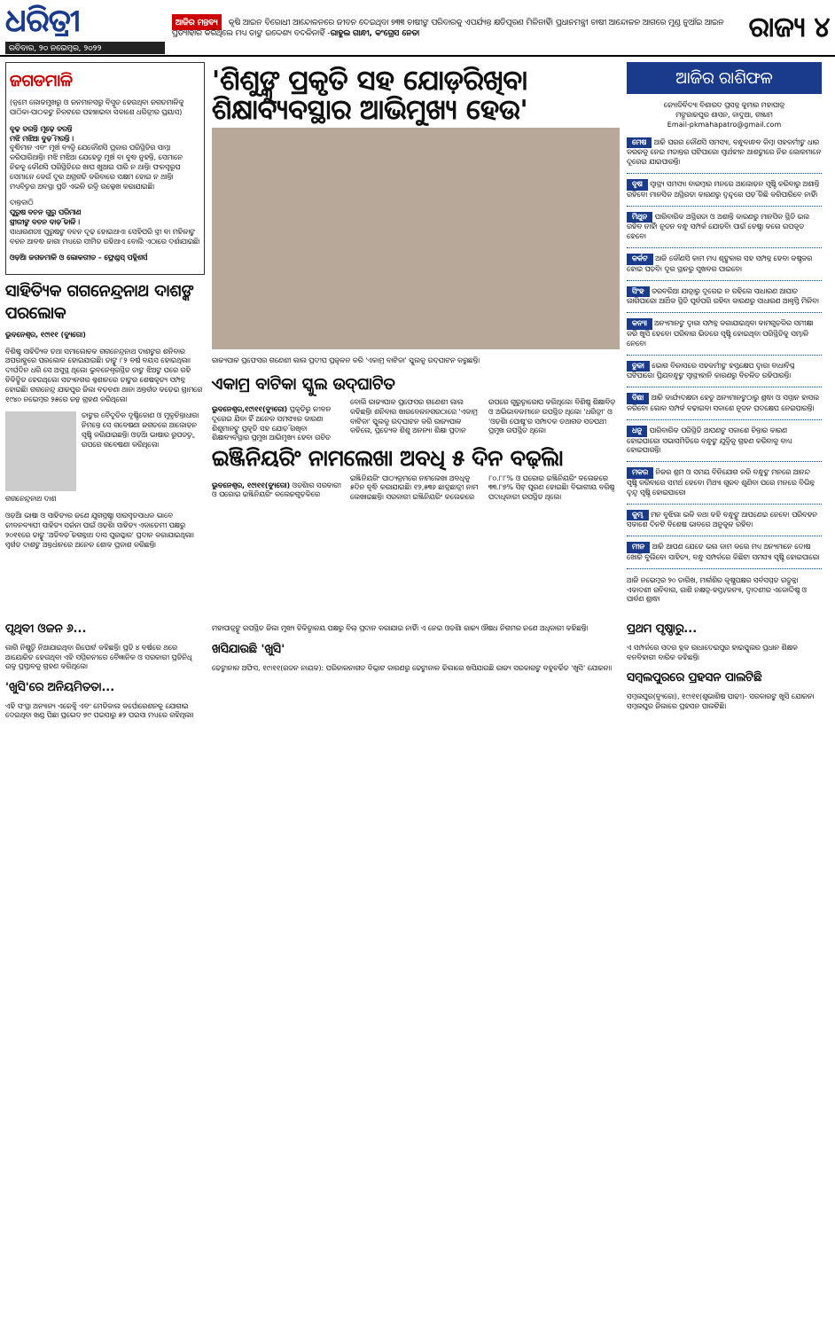ଧରିତ୍ରୀ
ରବିବାର, ୨୦ ନଭେମ୍ବର, ୨୦୨୨
ଆଜିର ମନ୍ତବ୍ୟ କୃଷି ଆଇନ ବିରୋଧୀ ଆନ୍ଦୋଳନରେ ଜୀବନ ଦେଇଥିବା ୭୩୩ ଚାଷୀଙ୍କ ପରିବାରକୁ ଏପର୍ଯ୍ୟନ୍ତ କ୍ଷତିପୂରଣ ମିଳିନାହିଁ। ପ୍ରଧାନମନ୍ତ୍ରୀ ଚାଷୀ ଆନ୍ଦୋଳନ ଆଗରେ ମୁଣ୍ଡ ନୁଆଁଇ ଆଇନ ପ୍ରତ୍ୟାହାର କରିଥିଲେ ମଧ୍ୟ ତାଙ୍କ ଉଦ୍ଦେଶ୍ୟ ବଦଳିନାହିଁ -ରାହୁଲ ଗାନ୍ଧୀ, କଂଗ୍ରେସ ନେତା
ରାଜ୍ୟ ୪
ଜଗଡମାଳି
(କ୍ରମେ ଲୋକମୁଖରୁ ଓ ଜନମାନସରୁ ବିସ୍ମୃତ ହେଉଥିବା ଜଗଡମାଳିକୁ ପାଠିକା-ପାଠକଙ୍କ ନିକଟରେ ପହଞ୍ଚାଇବା ସକାଶେ ଧରିତ୍ରୀର ପ୍ରୟାସ)
ବୃଢ଼ ତରନ୍ତି ମୂଢ଼େ ତରନ୍ତି
ମଝି ମଝିଆ ବୁଡ଼ି ମରନ୍ତି ।
ବୁଦ୍ଧିମାନ ଏବଂ ମୂର୍ଖ ବ୍ୟକ୍ତି ଯେକୌଣସି ପ୍ରକାର ପରିସ୍ଥିତିର ସାମ୍ନା କରିପାରିଥାନ୍ତି। ମଝି ମଝିଆ ଯେହେତୁ ମୂର୍ଖ ବା ବୁଦ୍ଧ ନୁହନ୍ତି, ସେମାନେ ନିଜକୁ କୌଣସି ପରିସ୍ଥିତିରେ ଖାପ ଖୁଆଇ ପାରି ନ ଥାନ୍ତି। ଫଳସ୍ୱରୂପ ସେମାନେ କେଉଁ ଦୂର ଅଗ୍ରଗତି କରିବାରେ ସକ୍ଷମ ହୋଇ ନ ଥାନ୍ତି। ମଧ୍ୟବିତ୍ତର ଅବସ୍ଥା ପ୍ରତି ଏଭଳି ଉକ୍ତି ଉଲ୍ଲେଖ କରାଯାଇଛି।
ଦାନ୍ତକାଠି
ପୁରୁଷ ବଚନ ଗୁରୁ ପରିମାଣ
ସ୍ତ୍ରୀରୀଙ୍କ ବଚନ ବାଡ଼ି ଡାଳି ।
ସାଧାରଣତଃ ପୁରୁଷଙ୍କ ବଚନ ଦୃଢ଼ ହୋଇଥାଏ। ସେହିପରି ସ୍ତ୍ରୀ ବା ମହିଳାଙ୍କ ବଚନ ଆବଦ୍ଧ ଜାଗା ମଧ୍ୟରେ ସୀମିତ ରହିଥାଏ ବୋଲି ଏଠାରେ ଦର୍ଶାଯାଇଛି।
ଓଡ଼ିଆ ଜଗଡମାଳି ଓ ଲୋକଗୀତ – ଫ୍ରେଣ୍ଡସ୍ ପବ୍ଲିଶର୍ସ
ସାହିତ୍ୟିକ ଗଗନେନ୍ଦ୍ରନାଥ ଦାଶଙ୍କ ପରଲୋକ
ଭୁବନେଶ୍ୱର, ୧୯।୧୧ (ବ୍ୟୁରୋ)
ବିଶିଷ୍ଟ ସାହିତ୍ୟିକ ତଥା ସମାଲୋଚକ ଗଗନେନ୍ଦ୍ରନାଥ ଦାଶଙ୍କର ଶନିବାର ଅପରାହ୍ଣରେ ପରଲୋକ ହୋଇଯାଇଛି। ତାଙ୍କୁ ୮୨ ବର୍ଷ ବୟସ ହୋଇଥିଲା। ଦୀର୍ଘଦିନ ଧରି ସେ ଅସୁସ୍ଥ ଥିଲେ। ଭୁବନେଶ୍ୱରସ୍ଥିତ ତାଙ୍କ ଝିଅଙ୍କ ଘରେ ରହି ଚିକିତ୍ସିତ ହେଉଥିଲେ। ସତ୍ୟନଗର ଶ୍ମଶାନରେ ତାଙ୍କର ଶେଷକୃତ୍ୟ ସମ୍ପନ୍ନ ହୋଇଛି। ଗଗନେନ୍ଦ୍ର ଯାଜପୁର ଜିଲା ବଡ଼ଚଣା ଥାନା ଅନ୍ତର୍ଗତ କଡ଼େଇ ଗ୍ରାମରେ ୧୯୪୦ ନଭେମ୍ବର ୨୫ରେ ଜନ୍ମ ଗ୍ରହଣ କରିଥିଲେ।
ତାଙ୍କର ବୈଦୁତିକ ଦୃଷ୍ଟିକୋଣ ଓ ମୁକ୍ତଚିନ୍ତାଧାରା ନିମନ୍ତେ ସେ ଗବେଷଣା ଜଗତରେ ଆଲୋଡ଼ନ ସୃଷ୍ଟି କରିଯାଇଛନ୍ତି। ଓଡ଼ିଆ ଭାଷାର ରୂପତତ୍ତ୍ୱ ଉପରେ ଗବେଷଣା କରିଥିଲେ।
ଗଗନେନ୍ଦ୍ରନାଥ ଦାଶ
ଓଡ଼ିଆ ଭାଷା ଓ ସାହିତ୍ୟର ଜଣେ ଯୁଗସ୍ରଷ୍ଟା ସାରସ୍ୱତସାଧକ ଭାବେ ଜୀବନବ୍ୟାପୀ ସାହିତ୍ୟ ସର୍ଜନା ପାଇଁ ଓଡ଼ିଶା ସାହିତ୍ୟ ଏକାଡେମୀ ପକ୍ଷରୁ ୨୦୧୧ରେ ତାଙ୍କୁ 'ଅତିବଡ଼ି ଜଗନ୍ନାଥ ଦାସ ପୁରସ୍କାର' ପ୍ରଦାନ କରାଯାଇଥିଲା। ସ୍ୱର୍ଗତ ଦାଶଙ୍କ ଅନ୍ତର୍ଧାନରେ ଅନେକ ଶୋକ ପ୍ରକାଶ କରିଛନ୍ତି।
'ଶିଶୁଙ୍କୁ ପ୍ରକୃତି ସହ ଯୋଡ଼ିରଖିବା ଶିକ୍ଷାବ୍ୟବସ୍ଥାର ଆଭିମୁଖ୍ୟ ହେଉ'
ରାଜ୍ୟପାଳ ପ୍ରଫେସର ଗଣେଶୀ ଲାଲ ପ୍ରଦୀପ ପ୍ରଜ୍ୱଳନ କରି 'ଏକାମ୍ର ବାଟିକା' ସ୍କୁଲକୁ ଉଦ୍‌ଘାଟନ କରୁଛନ୍ତି।
ଏକାମ୍ର ବାଟିକା ସ୍କୁଲ ଉଦ୍‌ଘାଟିତ
ଭୁବନେଶ୍ୱର,୧୯।୧୧(ବ୍ୟୁରୋ) ପ୍ରକୃତିରୁ ଜୀବନ ଦୂରେଇ ଯିବା ହିଁ ଅନେକ ସମସ୍ୟାର କାରଣ। ଶିଶୁମାନଙ୍କୁ ପ୍ରକୃତି ସହ ଯୋଡ଼ି ରଖିବା ଶିକ୍ଷାବ୍ୟବସ୍ଥାର ପ୍ରମୁଖ ଆଭିମୁଖ୍ୟ ହେବା ଉଚିତ ବୋଲି ରାଜ୍ୟପାଳ ପ୍ରଫେସର ଗଣେଶୀ ଲାଲ କହିଛନ୍ତି। ଶନିବାର ଖାରବେଳନଗରଠାରେ 'ଏକାମ୍ର ବାଟିକା' ସ୍କୁଲକୁ ଉଦ୍‌ଘାଟନ କରି ରାଜ୍ୟପାଳ କହିଲେ, ପ୍ରତ୍ୟେକ ଶିଶୁ ଅନନ୍ୟ। ଶିକ୍ଷା ପ୍ରଦାନ ଉପରେ ଗୁରୁତ୍ୱାରୋପ କରିଥିଲେ। ବିଶିଷ୍ଟ ଶିକ୍ଷାବିତ୍ ଓ ଅଭିଭାବକମାନେ ଉପସ୍ଥିତ ଥିଲେ। 'ଧରିତ୍ରୀ' ଓ 'ଓଡ଼ିଶା ପୋଷ୍ଟ'ର ସମ୍ପାଦକ ତଥାଗତ ସତପଥୀ ପ୍ରମୁଖ ଉପସ୍ଥିତ ଥିଲେ।
ଇଞ୍ଜିନିୟରିଂ ନାମଲେଖା ଅବଧି ୫ ଦିନ ବଢ଼ିଲା
ଭୁବନେଶ୍ୱର, ୧୯।୧୧(ବ୍ୟୁରୋ) ଓଡ଼ିଶାର ସରକାରୀ ଓ ଘରୋଇ ଇଞ୍ଜିନିୟରିଂ କଲେଜଗୁଡ଼ିକରେ ଇଞ୍ଜିନିୟରିଂ ପାଠ୍ୟକ୍ରମରେ ନାମଲେଖା ଅବଧିକୁ ୫ଦିନ ବୃଦ୍ଧି କରାଯାଇଛି। ୧୨,୫୩୬ ଛାତ୍ରଛାତ୍ରୀ ନାମ ଲେଖାଇଛନ୍ତି। ସରକାରୀ ଇଞ୍ଜିନିୟରିଂ କଲେଜରେ ୮୦.୮୮% ଓ ଘରୋଇ ଇଞ୍ଜିନିୟରିଂ କଲେଜରେ ୩୩.୮୭% ସିଟ୍ ପୂରଣ ହୋଇଛି। ବିଭାଗୀୟ ବରିଷ୍ଠ ପଦାଧିକାରୀ ଉପସ୍ଥିତ ଥିଲେ।
ଆଜିର ରାଶିଫଳ
ଜ୍ୟୋତିର୍ବିଦ୍ୟା ବିଶାରଦ ପ୍ରସନ୍ନ କୁମାର ମହାପାତ୍ର
ମଙ୍ଗରାଜପୁର ଶାସନ, କାଦୁଆ, ଗଞ୍ଜାମ
Email-pkmahapatro@gmail.com
ମେଷ ଆଜି ଘରର କୌଣସି ସମସ୍ୟା, ବନ୍ଧୁବାନ୍ଧବ କିମ୍ବା ସହକର୍ମୀଙ୍କ ଧାର କରଜକୁ ନେଇ ମତାନ୍ତର ଘଟିପାରେ। ସ୍ୱାର୍ଥହୀନ ଆଶଙ୍କାରେ ନିଜ ଲୋକମାନେ ଦୂରେଇ ଯାଇପାରନ୍ତି।
ବୃଷ ସ୍ୱାସ୍ଥ୍ୟ ସମସ୍ୟା ବାରମ୍ବାର ମନରେ ଆଲୋଡ଼ନ ସୃଷ୍ଟି କରିବାରୁ ଅଶାନ୍ତି ରହିବେ। ମାନସିକ ଅସ୍ଥିରତା କାରଣରୁ ଦ୍ୱନ୍ଦ୍ୱରେ ପଡ଼ି କିଛି କରିପାରିବେ ନାହିଁ।
ମିଥୁନ ପାରିବାରିକ ଅସ୍ଥିରତା ଓ ଅଶାନ୍ତି କାରଣରୁ ମାନସିକ ସ୍ଥିତି ଭଲ ରହିବ ନାହିଁ। ନୂତନ ବନ୍ଧୁ ସମ୍ପର୍କ ଯୋଡ଼ିବା ପାଇଁ ଚେଷ୍ଟା କଲେ ଉପକୃତ ହେବେ।
କର୍କଟ ଆଜି କୌଣସି କାମ ମଧ୍ୟ ଶୃଙ୍ଖଳାର ସହ ସମ୍ପନ୍ନ ହେବା କଷ୍ଟକର ହୋଇ ପଡ଼ିବ। ଦୂର ସ୍ଥାନରୁ ସୁଖବର ପାଇବେ।
ସିଂହ ତରବରିଆ ଯାତ୍ରାରୁ ଦୂରେଇ ନ ରହିଲେ ସାଧାରଣ ଆଘାତ ଲାଗିପାରେ। ଆର୍ଥିକ ସ୍ଥିତି ପୂର୍ବପରି ରହିବା କାରଣରୁ ସାଧାରଣ ଆଶ୍ୱସ୍ତି ମିଳିବ।
କନ୍ୟା ଅନ୍ୟମାନଙ୍କ ଦ୍ୱାରା ସମ୍ପନ୍ନ କରାଯାଇଥିବା କାମଗୁଡ଼ିକର ସମୀକ୍ଷା କରି ଖୁସି ହେବେ। ପରିବାର ଭିତରେ ସୃଷ୍ଟି ହୋଇଥିବା ପରିସ୍ଥିତିକୁ ସମ୍ଭାଳି ନେବେ।
ତୁଳା ଭୋଗ ବିଳାସରେ ସହକର୍ମୀଙ୍କ ହସ୍ତକ୍ଷେପ ଦ୍ୱାରା ବାଧାବିଘ୍ନ ଘଟିପାରେ। ପ୍ରିୟବନ୍ଧୁଙ୍କ ସ୍ୱାସ୍ଥ୍ୟହାନି କାରଣରୁ ବିଚଳିତ ରହିପାରନ୍ତି।
ବିଛା ଆଜି କାର୍ଯ୍ୟଦକ୍ଷତା ହେତୁ ଅନ୍ୟମାନଙ୍କଠାରୁ ଶ୍ରଦ୍ଧା ଓ ସମ୍ମାନ ହାସଲ କରିବେ। ଲୋକ ସମ୍ପର୍କ ବଢ଼ାଇବା ସକାଶେ ନୂତନ ପଦକ୍ଷେପ ନେଇପାରନ୍ତି।
ଧନୁ ପାରିବାରିକ ପରିସ୍ଥିତି ଆପଣଙ୍କ ସକାଶେ ଚିନ୍ତାର କାରଣ ହୋଇପାରେ। ସଭାସମିତିରେ ବନ୍ଧୁଙ୍କ ଯୁକ୍ତିକୁ ଗ୍ରହଣ କରିବାକୁ ବାଧ୍ୟ ହୋଇପାରନ୍ତି।
ମକର ନିଜର ଶ୍ରମ ଓ ସମୟ ବିନିଯୋଗ କରି ବନ୍ଧୁଙ୍କ ମନରେ ଆନନ୍ଦ ସୃଷ୍ଟି କରିବାରେ ସମର୍ଥ ହେବେ। ମିଥ୍ୟା ଗୁଜବ ଶୁଣିବା ପରେ ମନରେ ବିଭିନ୍ନ ଦ୍ୱନ୍ଦ୍ୱ ସୃଷ୍ଟି ହୋଇପାରେ।
କୁମ୍ଭ ମନ ବୁଝିଲା ଭଳି କଥା କହି ବନ୍ଧୁଙ୍କୁ ଆପଣେଇ ନେବେ। ପରିବହନ ସକାଶେ ଦିନଟି ବିଶେଷ ଭାବରେ ଅନୁକୂଳ ରହିବ।
ମୀନ ଆଜି ଆପଣ ଯେତେ ଭଲ କାମ କଲେ ମଧ୍ୟ ଅନ୍ୟମାନେ ଦୋଷ ଖୋଜି ବୁଲିବେ। ସାହିତ୍ୟ, ବନ୍ଧୁ ସମ୍ପର୍କରେ କିଛିଟା ସମସ୍ୟା ସୃଷ୍ଟି ହୋଇପାରେ।
ଆଜି ନଭେମ୍ବର ୨୦ ତାରିଖ, ମାର୍ଗଶିର କୃଷ୍ଣପକ୍ଷର ସର୍ବସମ୍ମତ ଉତ୍ପନ୍ନା ଏକାଦଶୀ ରବିବାର, ରାଶି ନକ୍ଷତ୍ର-ହସ୍ତା/କନ୍ୟା, ଦ୍ୱାଦଶୀର ଏକୋଦ୍ଦିଷ୍ଟ ଓ ପାର୍ବଣ ଶ୍ରାଦ୍ଧ।
ପୃଥିବୀ ଓଜନ ୬...
ଲାଗି ନିଷ୍ପତ୍ତି ନିଆଯାଇଥିବା ରିପୋର୍ଟ କହିଛନ୍ତି। ପ୍ରତି ୪ ବର୍ଷରେ ଥରେ ଆୟୋଜିତ ହେଉଥିବା ଏହି ସମ୍ମିଳନୀରେ ବୈଜ୍ଞାନିକ ଓ ସରକାରୀ ପ୍ରତିନିଧି ଉକ୍ତ ପ୍ରସ୍ତାବକୁ ଗ୍ରହଣ କରିଥିଲେ।
'ଖୁସି'ରେ ଅନିୟମିତତା...
ଏହି ସଂସ୍ଥା ଅନ୍ୟାନ୍ୟ ଏଜେନ୍ସି ଏବଂ ମେଡିକାଲ କର୍ପୋରେଶନକୁ ଯୋଗାଇ ଦେଇଥିବା ଖଣ୍ଡ ପିଛା ପ୍ରଭେଦ ୭୯ ପଇସାରୁ ୫୨ ପଇସା ମଧ୍ୟରେ ରହିଥିଲା।
ମହାପାତ୍ରଙ୍କୁ ଉପସ୍ଥିତ ଜିଲା ମୁଖ୍ୟ ଚିକିତ୍ସାଳୟ ପକ୍ଷରୁ ବିଲ୍ ପ୍ରଦାନ କରାଯାଇ ନାହିଁ। ଏ ନେଇ ଓଡ଼ିଶା ରାଜ୍ୟ ଔଷଧ ନିଗମର ଜଣେ ଅଧିକାରୀ କହିଛନ୍ତି।
ଖସିଯାଉଛି 'ଖୁସି'
ଢେଙ୍କାନାଳ ଅଫିସ, ୧୯।୧୧(ରତନ ନାୟକ): ପରିଚାଳନାଗତ ବିଭ୍ରାଟ କାରଣରୁ ଢେଙ୍କାନାଳ ଜିଲାରେ ଖସିଯାଉଛି ରାଜ୍ୟ ସରକାରଙ୍କ ବହୁଚର୍ଚ୍ଚିତ 'ଖୁସି' ଯୋଜନା।
ପ୍ରଥମ ପୃଷ୍ଠାରୁ...
ଏ ସମ୍ପର୍କରେ ସଦର ବ୍ଲକ ରାଧାଦେଇପୁର ହାଇସ୍କୁଲର ପ୍ରଧାନ ଶିକ୍ଷକ ବନବିହାରୀ ବାରିକ କହିଛନ୍ତି।
ସମ୍ବଲପୁରରେ ପ୍ରହସନ ପାଲଟିଛି
ସମ୍ବଲପୁର(ବ୍ୟୁରୋ), ୧୯।୧୧(ଶୁଭାଶିଷ ପାଢ଼ୀ)- ସରକାରଙ୍କ ଖୁସି ଯୋଜନା ସମ୍ବଲପୁର ଜିଲାରେ ପ୍ରହସନ ପାଲଟିଛି।